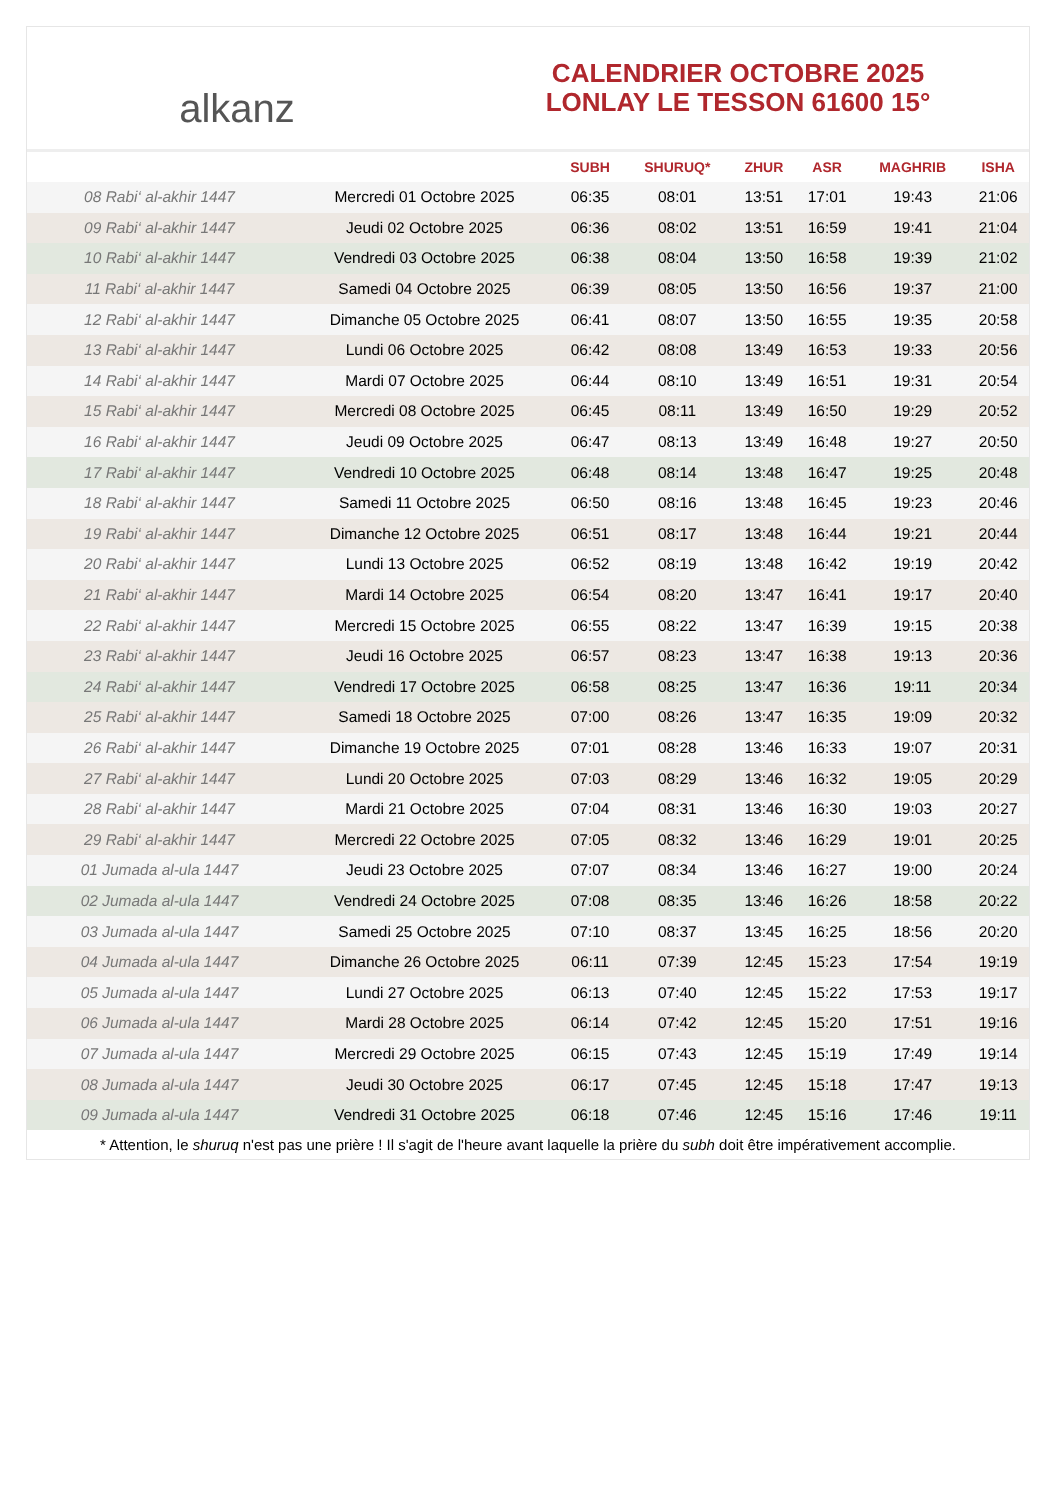alkanz
CALENDRIER OCTOBRE 2025
LONLAY LE TESSON 61600 15°
| | | SUBH | SHURUQ* | ZHUR | ASR | MAGHRIB | ISHA |
| --- | --- | --- | --- | --- | --- | --- | --- |
| 08 Rabi‘ al-akhir 1447 | Mercredi 01 Octobre 2025 | 06:35 | 08:01 | 13:51 | 17:01 | 19:43 | 21:06 |
| 09 Rabi‘ al-akhir 1447 | Jeudi 02 Octobre 2025 | 06:36 | 08:02 | 13:51 | 16:59 | 19:41 | 21:04 |
| 10 Rabi‘ al-akhir 1447 | Vendredi 03 Octobre 2025 | 06:38 | 08:04 | 13:50 | 16:58 | 19:39 | 21:02 |
| 11 Rabi‘ al-akhir 1447 | Samedi 04 Octobre 2025 | 06:39 | 08:05 | 13:50 | 16:56 | 19:37 | 21:00 |
| 12 Rabi‘ al-akhir 1447 | Dimanche 05 Octobre 2025 | 06:41 | 08:07 | 13:50 | 16:55 | 19:35 | 20:58 |
| 13 Rabi‘ al-akhir 1447 | Lundi 06 Octobre 2025 | 06:42 | 08:08 | 13:49 | 16:53 | 19:33 | 20:56 |
| 14 Rabi‘ al-akhir 1447 | Mardi 07 Octobre 2025 | 06:44 | 08:10 | 13:49 | 16:51 | 19:31 | 20:54 |
| 15 Rabi‘ al-akhir 1447 | Mercredi 08 Octobre 2025 | 06:45 | 08:11 | 13:49 | 16:50 | 19:29 | 20:52 |
| 16 Rabi‘ al-akhir 1447 | Jeudi 09 Octobre 2025 | 06:47 | 08:13 | 13:49 | 16:48 | 19:27 | 20:50 |
| 17 Rabi‘ al-akhir 1447 | Vendredi 10 Octobre 2025 | 06:48 | 08:14 | 13:48 | 16:47 | 19:25 | 20:48 |
| 18 Rabi‘ al-akhir 1447 | Samedi 11 Octobre 2025 | 06:50 | 08:16 | 13:48 | 16:45 | 19:23 | 20:46 |
| 19 Rabi‘ al-akhir 1447 | Dimanche 12 Octobre 2025 | 06:51 | 08:17 | 13:48 | 16:44 | 19:21 | 20:44 |
| 20 Rabi‘ al-akhir 1447 | Lundi 13 Octobre 2025 | 06:52 | 08:19 | 13:48 | 16:42 | 19:19 | 20:42 |
| 21 Rabi‘ al-akhir 1447 | Mardi 14 Octobre 2025 | 06:54 | 08:20 | 13:47 | 16:41 | 19:17 | 20:40 |
| 22 Rabi‘ al-akhir 1447 | Mercredi 15 Octobre 2025 | 06:55 | 08:22 | 13:47 | 16:39 | 19:15 | 20:38 |
| 23 Rabi‘ al-akhir 1447 | Jeudi 16 Octobre 2025 | 06:57 | 08:23 | 13:47 | 16:38 | 19:13 | 20:36 |
| 24 Rabi‘ al-akhir 1447 | Vendredi 17 Octobre 2025 | 06:58 | 08:25 | 13:47 | 16:36 | 19:11 | 20:34 |
| 25 Rabi‘ al-akhir 1447 | Samedi 18 Octobre 2025 | 07:00 | 08:26 | 13:47 | 16:35 | 19:09 | 20:32 |
| 26 Rabi‘ al-akhir 1447 | Dimanche 19 Octobre 2025 | 07:01 | 08:28 | 13:46 | 16:33 | 19:07 | 20:31 |
| 27 Rabi‘ al-akhir 1447 | Lundi 20 Octobre 2025 | 07:03 | 08:29 | 13:46 | 16:32 | 19:05 | 20:29 |
| 28 Rabi‘ al-akhir 1447 | Mardi 21 Octobre 2025 | 07:04 | 08:31 | 13:46 | 16:30 | 19:03 | 20:27 |
| 29 Rabi‘ al-akhir 1447 | Mercredi 22 Octobre 2025 | 07:05 | 08:32 | 13:46 | 16:29 | 19:01 | 20:25 |
| 01 Jumada al-ula 1447 | Jeudi 23 Octobre 2025 | 07:07 | 08:34 | 13:46 | 16:27 | 19:00 | 20:24 |
| 02 Jumada al-ula 1447 | Vendredi 24 Octobre 2025 | 07:08 | 08:35 | 13:46 | 16:26 | 18:58 | 20:22 |
| 03 Jumada al-ula 1447 | Samedi 25 Octobre 2025 | 07:10 | 08:37 | 13:45 | 16:25 | 18:56 | 20:20 |
| 04 Jumada al-ula 1447 | Dimanche 26 Octobre 2025 | 06:11 | 07:39 | 12:45 | 15:23 | 17:54 | 19:19 |
| 05 Jumada al-ula 1447 | Lundi 27 Octobre 2025 | 06:13 | 07:40 | 12:45 | 15:22 | 17:53 | 19:17 |
| 06 Jumada al-ula 1447 | Mardi 28 Octobre 2025 | 06:14 | 07:42 | 12:45 | 15:20 | 17:51 | 19:16 |
| 07 Jumada al-ula 1447 | Mercredi 29 Octobre 2025 | 06:15 | 07:43 | 12:45 | 15:19 | 17:49 | 19:14 |
| 08 Jumada al-ula 1447 | Jeudi 30 Octobre 2025 | 06:17 | 07:45 | 12:45 | 15:18 | 17:47 | 19:13 |
| 09 Jumada al-ula 1447 | Vendredi 31 Octobre 2025 | 06:18 | 07:46 | 12:45 | 15:16 | 17:46 | 19:11 |
* Attention, le shuruq n'est pas une prière ! Il s'agit de l'heure avant laquelle la prière du subh doit être impérativement accomplie.